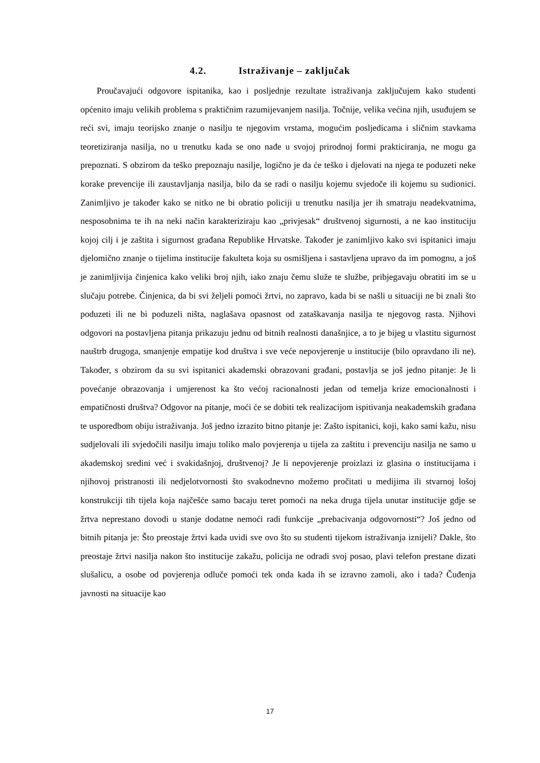4.2. Istraživanje – zaključak
Proučavajući odgovore ispitanika, kao i posljednje rezultate istraživanja zaključujem kako studenti općenito imaju velikih problema s praktičnim razumijevanjem nasilja. Točnije, velika većina njih, usuđujem se reći svi, imaju teorijsko znanje o nasilju te njegovim vrstama, mogućim posljedicama i sličnim stavkama teoretiziranja nasilja, no u trenutku kada se ono nađe u svojoj prirodnoj formi prakticiranja, ne mogu ga prepoznati. S obzirom da teško prepoznaju nasilje, logično je da će teško i djelovati na njega te poduzeti neke korake prevencije ili zaustavljanja nasilja, bilo da se radi o nasilju kojemu svjedoče ili kojemu su sudionici. Zanimljivo je također kako se nitko ne bi obratio policiji u trenutku nasilja jer ih smatraju neadekvatnima, nesposobnima te ih na neki način karakteriziraju kao „privjesak“ društvenoj sigurnosti, a ne kao instituciju kojoj cilj i je zaštita i sigurnost građana Republike Hrvatske. Također je zanimljivo kako svi ispitanici imaju djelomično znanje o tijelima institucije fakulteta koja su osmišljena i sastavljena upravo da im pomognu, a još je zanimljivija činjenica kako veliki broj njih, iako znaju čemu služe te službe, pribjegavaju obratiti im se u slučaju potrebe. Činjenica, da bi svi željeli pomoći žrtvi, no zapravo, kada bi se našli u situaciji ne bi znali što poduzeti ili ne bi poduzeli ništa, naglašava opasnost od zataškavanja nasilja te njegovog rasta. Njihovi odgovori na postavljena pitanja prikazuju jednu od bitnih realnosti današnjice, a to je bijeg u vlastitu sigurnost nauštrb drugoga, smanjenje empatije kod društva i sve veće nepovjerenje u institucije (bilo opravdano ili ne). Također, s obzirom da su svi ispitanici akademski obrazovani građani, postavlja se još jedno pitanje: Je li povećanje obrazovanja i umjerenost ka što većoj racionalnosti jedan od temelja krize emocionalnosti i empatičnosti društva? Odgovor na pitanje, moći će se dobiti tek realizacijom ispitivanja neakademskih građana te usporedbom obiju istraživanja. Još jedno izrazito bitno pitanje je: Zašto ispitanici, koji, kako sami kažu, nisu sudjelovali ili svjedočili nasilju imaju toliko malo povjerenja u tijela za zaštitu i prevenciju nasilja ne samo u akademskoj sredini već i svakidašnjoj, društvenoj? Je li nepovjerenje proizlazi iz glasina o institucijama i njihovoj pristranosti ili nedjelotvornosti što svakodnevno možemo pročitati u medijima ili stvarnoj lošoj konstrukciji tih tijela koja najčešće samo bacaju teret pomoći na neka druga tijela unutar institucije gdje se žrtva neprestano dovodi u stanje dodatne nemoći radi funkcije „prebacivanja odgovornosti“? Još jedno od bitnih pitanja je: Što preostaje žrtvi kada uvidi sve ovo što su studenti tijekom istraživanja iznijeli? Dakle, što preostaje žrtvi nasilja nakon što institucije zakažu, policija ne odradi svoj posao, plavi telefon prestane dizati slušalicu, a osobe od povjerenja odluče pomoći tek onda kada ih se izravno zamoli, ako i tada? Čuđenja javnosti na situacije kao
17